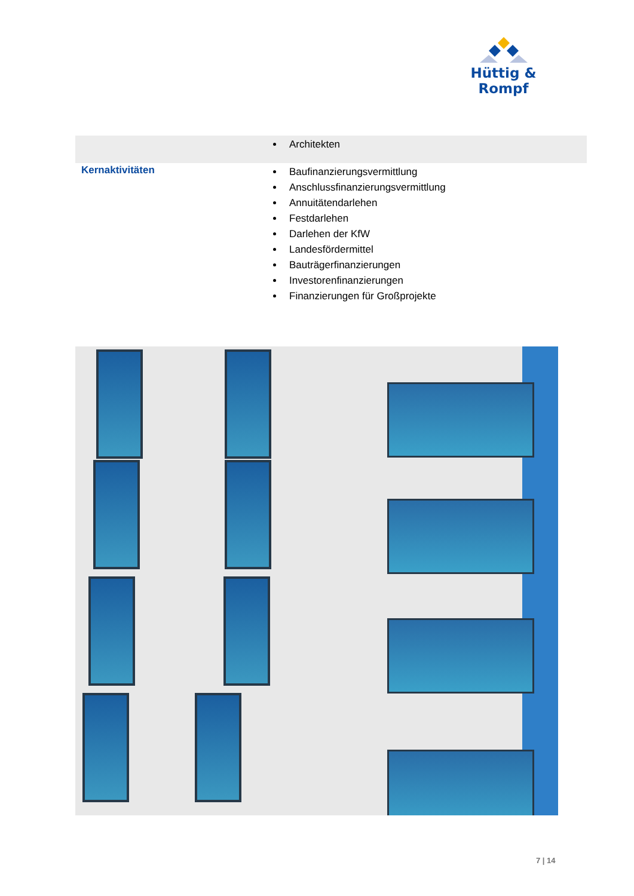Hüttig & Rompf
| | Architekten |
| Kernaktivitäten | Baufinanzierungsvermittlung Anschlussfinanzierungsvermittlung Annuitätendarlehen Festdarlehen Darlehen der KfW Landesfördermittel Bauträgerfinanzierungen Investorenfinanzierungen Finanzierungen für Großprojekte |
7 | 14